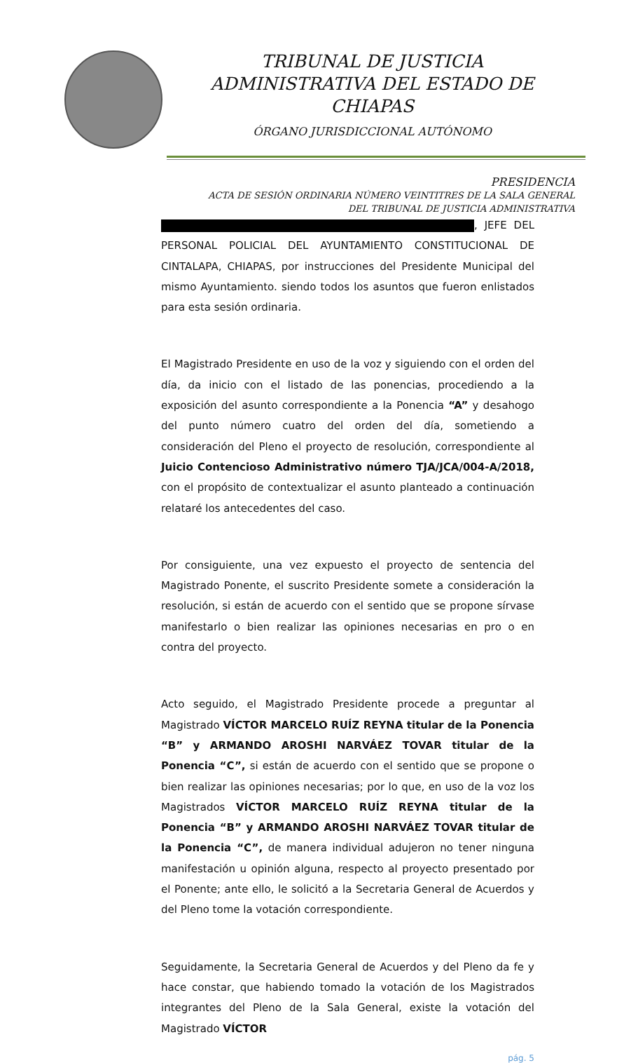TRIBUNAL DE JUSTICIA
ADMINISTRATIVA DEL ESTADO DE
CHIAPAS
ÓRGANO JURISDICCIONAL AUTÓNOMO
PRESIDENCIA
ACTA DE SESIÓN ORDINARIA NÚMERO VEINTITRES DE LA SALA GENERAL
DEL TRIBUNAL DE JUSTICIA ADMINISTRATIVA
, JEFE DEL PERSONAL POLICIAL DEL AYUNTAMIENTO CONSTITUCIONAL DE CINTALAPA, CHIAPAS, por instrucciones del Presidente Municipal del mismo Ayuntamiento. siendo todos los asuntos que fueron enlistados para esta sesión ordinaria.
El Magistrado Presidente en uso de la voz y siguiendo con el orden del día, da inicio con el listado de las ponencias, procediendo a la exposición del asunto correspondiente a la Ponencia “A” y desahogo del punto número cuatro del orden del día, sometiendo a consideración del Pleno el proyecto de resolución, correspondiente al Juicio Contencioso Administrativo número TJA/JCA/004-A/2018, con el propósito de contextualizar el asunto planteado a continuación relataré los antecedentes del caso.
Por consiguiente, una vez expuesto el proyecto de sentencia del Magistrado Ponente, el suscrito Presidente somete a consideración la resolución, si están de acuerdo con el sentido que se propone sírvase manifestarlo o bien realizar las opiniones necesarias en pro o en contra del proyecto.
Acto seguido, el Magistrado Presidente procede a preguntar al Magistrado VÍCTOR MARCELO RUÍZ REYNA titular de la Ponencia “B” y ARMANDO AROSHI NARVÁEZ TOVAR titular de la Ponencia “C”, si están de acuerdo con el sentido que se propone o bien realizar las opiniones necesarias; por lo que, en uso de la voz los Magistrados VÍCTOR MARCELO RUÍZ REYNA titular de la Ponencia “B” y ARMANDO AROSHI NARVÁEZ TOVAR titular de la Ponencia “C”, de manera individual adujeron no tener ninguna manifestación u opinión alguna, respecto al proyecto presentado por el Ponente; ante ello, le solicitó a la Secretaria General de Acuerdos y del Pleno tome la votación correspondiente.
Seguidamente, la Secretaria General de Acuerdos y del Pleno da fe y hace constar, que habiendo tomado la votación de los Magistrados integrantes del Pleno de la Sala General, existe la votación del Magistrado VÍCTOR
pág. 5